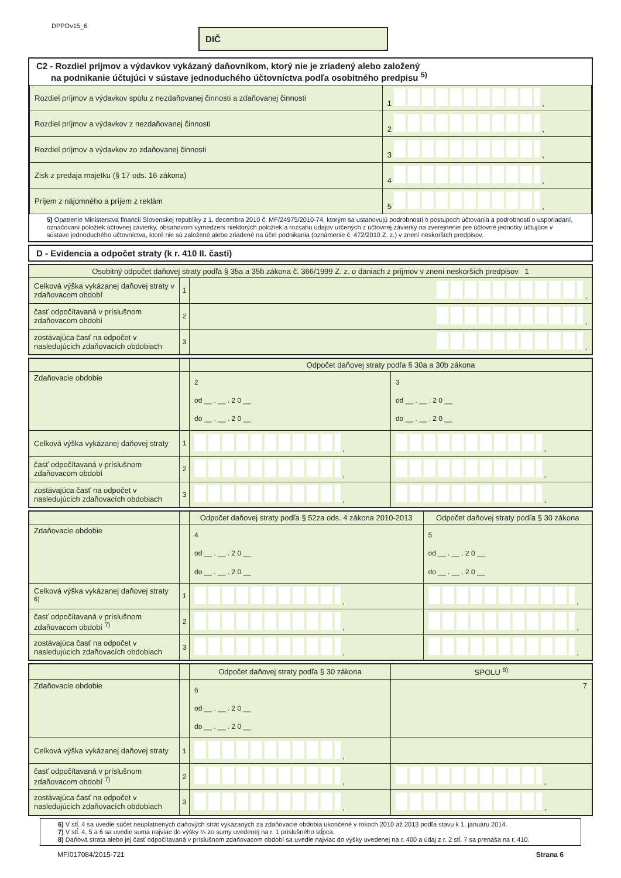DPPOv15_6
DIČ
C2 - Rozdiel príjmov a výdavkov vykázaný daňovníkom, ktorý nie je zriadený alebo založený
na podnikanie účtujúci v sústave jednoduchého účtovníctva podľa osobitného predpisu <sup>5)</sup>
| Rozdiel príjmov a výdavkov spolu z nezdaňovanej činnosti a zdaňovanej činnosti | 1 , |
| Rozdiel príjmov a výdavkov z nezdaňovanej činnosti | 2 , |
| Rozdiel príjmov a výdavkov zo zdaňovanej činnosti | 3 , |
| Zisk z predaja majetku (§ 17 ods. 16 zákona) | 4 , |
| Príjem z nájomného a príjem z reklám | 5 , |
5) Opatrenie Ministerstva financií Slovenskej republiky z 1. decembra 2010 č. MF/24975/2010-74, ktorým sa ustanovujú podrobnosti o postupoch účtovania a podrobnosti o usporiadaní, označovaní položiek účtovnej závierky, obsahovom vymedzení niektorých položiek a rozsahu údajov určených z účtovnej závierky na zverejnenie pre účtovné jednotky účtujúce v sústave jednoduchého účtovníctva, ktoré nie sú založené alebo zriadené na účel podnikania (oznámenie č. 472/2010 Z. z.) v znení neskorších predpisov.
D - Evidencia a odpočet straty (k r. 410 II. časti)
| Osobitný odpočet daňovej straty podľa § 35a a 35b zákona č. 366/1999 Z. z. o daniach z príjmov v znení neskorších predpisov 1 | | |
| Celková výška vykázanej daňovej straty v zdaňovacom období | 1 | , |
| časť odpočítavaná v príslušnom zdaňovacom období | 2 | , |
| zostávajúca časť na odpočet v nasledujúcich zdaňovacích obdobiach | 3 | , |
| | | Odpočet daňovej straty podľa § 30a a 30b zákona | |
| Zdaňovacie obdobie | | 2 od __ . __ . 2 0 __ do __ . __ . 2 0 __ | 3 od __ . __ . 2 0 __ do __ . __ . 2 0 __ |
| Celková výška vykázanej daňovej straty | 1 | , | , |
| časť odpočítavaná v príslušnom zdaňovacom období | 2 | , | , |
| zostávajúca časť na odpočet v nasledujúcich zdaňovacích obdobiach | 3 | , | , |
| | | Odpočet daňovej straty podľa § 52za ods. 4 zákona 2010-2013 | Odpočet daňovej straty podľa § 30 zákona |
| Zdaňovacie obdobie | | 4 od __ . __ . 2 0 __ do __ . __ . 2 0 __ | 5 od __ . __ . 2 0 __ do __ . __ . 2 0 __ |
| Celková výška vykázanej daňovej straty <sup>6)</sup> | 1 | , | , |
| časť odpočítavaná v príslušnom zdaňovacom období <sup>7)</sup> | 2 | , | , |
| zostávajúca časť na odpočet v nasledujúcich zdaňovacích obdobiach | 3 | , | , |
| | | Odpočet daňovej straty podľa § 30 zákona | SPOLU <sup>8)</sup> |
| Zdaňovacie obdobie | | 6 od __ . __ . 2 0 __ do __ . __ . 2 0 __ | 7 |
| Celková výška vykázanej daňovej straty | 1 | , | |
| časť odpočítavaná v príslušnom zdaňovacom období <sup>7)</sup> | 2 | , | , |
| zostávajúca časť na odpočet v nasledujúcich zdaňovacích obdobiach | 3 | , | , |
6) V stĺ. 4 sa uvedie súčet neuplatnených daňových strát vykázaných za zdaňovacie obdobia ukončené v rokoch 2010 až 2013 podľa stavu k 1. januáru 2014.
7) V stĺ. 4, 5 a 6 sa uvedie suma najviac do výšky ¼ zo sumy uvedenej na r. 1 príslušného stĺpca.
8) Daňová strata alebo jej časť odpočítavaná v príslušnom zdaňovacom období sa uvedie najviac do výšky uvedenej na r. 400 a údaj z r. 2 stĺ. 7 sa prenáša na r. 410.
MF/017084/2015-721 Strana 6